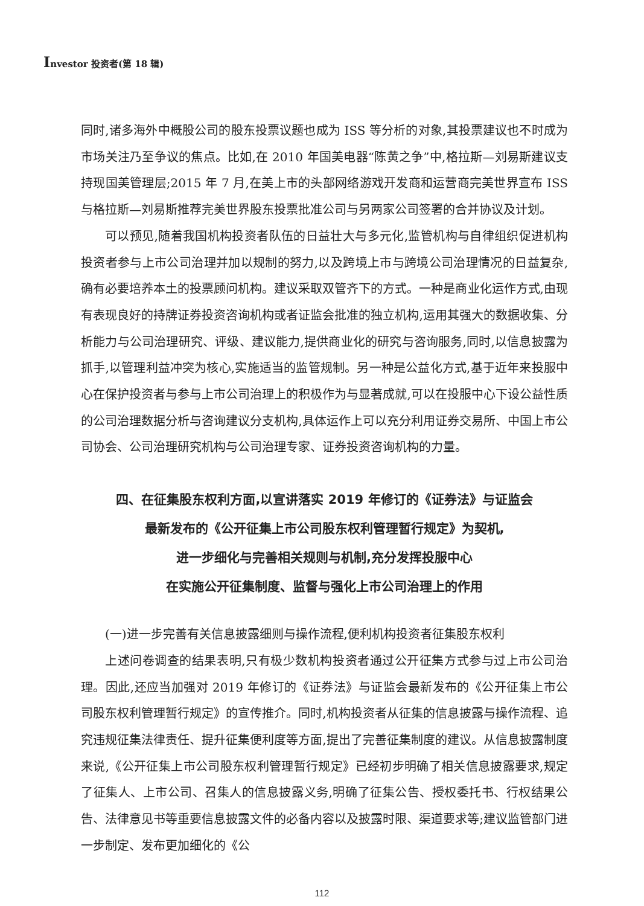Investor 投资者(第 18 辑)
同时,诸多海外中概股公司的股东投票议题也成为 ISS 等分析的对象,其投票建议也不时成为市场关注乃至争议的焦点。比如,在 2010 年国美电器“陈黄之争”中,格拉斯—刘易斯建议支持现国美管理层;2015 年 7 月,在美上市的头部网络游戏开发商和运营商完美世界宣布 ISS 与格拉斯—刘易斯推荐完美世界股东投票批准公司与另两家公司签署的合并协议及计划。
可以预见,随着我国机构投资者队伍的日益壮大与多元化,监管机构与自律组织促进机构投资者参与上市公司治理并加以规制的努力,以及跨境上市与跨境公司治理情况的日益复杂,确有必要培养本土的投票顾问机构。建议采取双管齐下的方式。一种是商业化运作方式,由现有表现良好的持牌证券投资咨询机构或者证监会批准的独立机构,运用其强大的数据收集、分析能力与公司治理研究、评级、建议能力,提供商业化的研究与咨询服务,同时,以信息披露为抓手,以管理利益冲突为核心,实施适当的监管规制。另一种是公益化方式,基于近年来投服中心在保护投资者与参与上市公司治理上的积极作为与显著成就,可以在投服中心下设公益性质的公司治理数据分析与咨询建议分支机构,具体运作上可以充分利用证券交易所、中国上市公司协会、公司治理研究机构与公司治理专家、证券投资咨询机构的力量。
四、在征集股东权利方面,以宣讲落实 2019 年修订的《证券法》与证监会
最新发布的《公开征集上市公司股东权利管理暂行规定》为契机,
进一步细化与完善相关规则与机制,充分发挥投服中心
在实施公开征集制度、监督与强化上市公司治理上的作用
(一)进一步完善有关信息披露细则与操作流程,便利机构投资者征集股东权利
上述问卷调查的结果表明,只有极少数机构投资者通过公开征集方式参与过上市公司治理。因此,还应当加强对 2019 年修订的《证券法》与证监会最新发布的《公开征集上市公司股东权利管理暂行规定》的宣传推介。同时,机构投资者从征集的信息披露与操作流程、追究违规征集法律责任、提升征集便利度等方面,提出了完善征集制度的建议。从信息披露制度来说,《公开征集上市公司股东权利管理暂行规定》已经初步明确了相关信息披露要求,规定了征集人、上市公司、召集人的信息披露义务,明确了征集公告、授权委托书、行权结果公告、法律意见书等重要信息披露文件的必备内容以及披露时限、渠道要求等;建议监管部门进一步制定、发布更加细化的《公
112